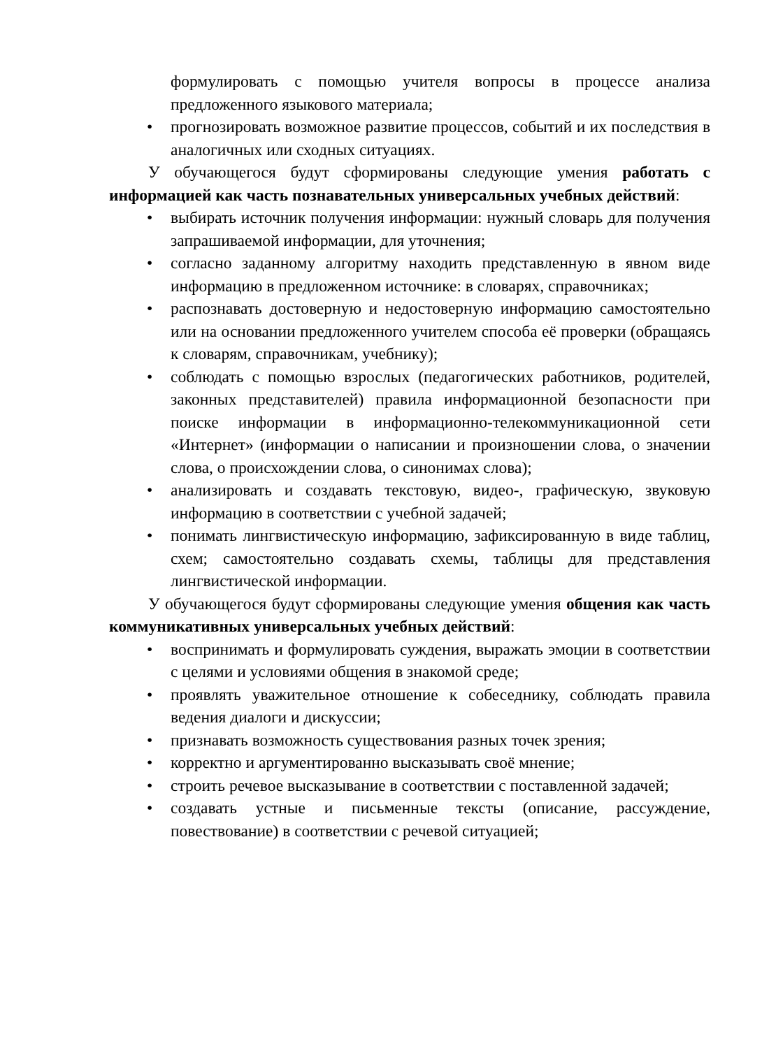формулировать с помощью учителя вопросы в процессе анализа предложенного языкового материала;
• прогнозировать возможное развитие процессов, событий и их последствия в аналогичных или сходных ситуациях.
У обучающегося будут сформированы следующие умения работать с информацией как часть познавательных универсальных учебных действий:
• выбирать источник получения информации: нужный словарь для получения запрашиваемой информации, для уточнения;
• согласно заданному алгоритму находить представленную в явном виде информацию в предложенном источнике: в словарях, справочниках;
• распознавать достоверную и недостоверную информацию самостоятельно или на основании предложенного учителем способа её проверки (обращаясь к словарям, справочникам, учебнику);
• соблюдать с помощью взрослых (педагогических работников, родителей, законных представителей) правила информационной безопасности при поиске информации в информационно-телекоммуникационной сети «Интернет» (информации о написании и произношении слова, о значении слова, о происхождении слова, о синонимах слова);
• анализировать и создавать текстовую, видео-, графическую, звуковую информацию в соответствии с учебной задачей;
• понимать лингвистическую информацию, зафиксированную в виде таблиц, схем; самостоятельно создавать схемы, таблицы для представления лингвистической информации.
У обучающегося будут сформированы следующие умения общения как часть коммуникативных универсальных учебных действий:
• воспринимать и формулировать суждения, выражать эмоции в соответствии с целями и условиями общения в знакомой среде;
• проявлять уважительное отношение к собеседнику, соблюдать правила ведения диалоги и дискуссии;
• признавать возможность существования разных точек зрения;
• корректно и аргументированно высказывать своё мнение;
• строить речевое высказывание в соответствии с поставленной задачей;
• создавать устные и письменные тексты (описание, рассуждение, повествование) в соответствии с речевой ситуацией;